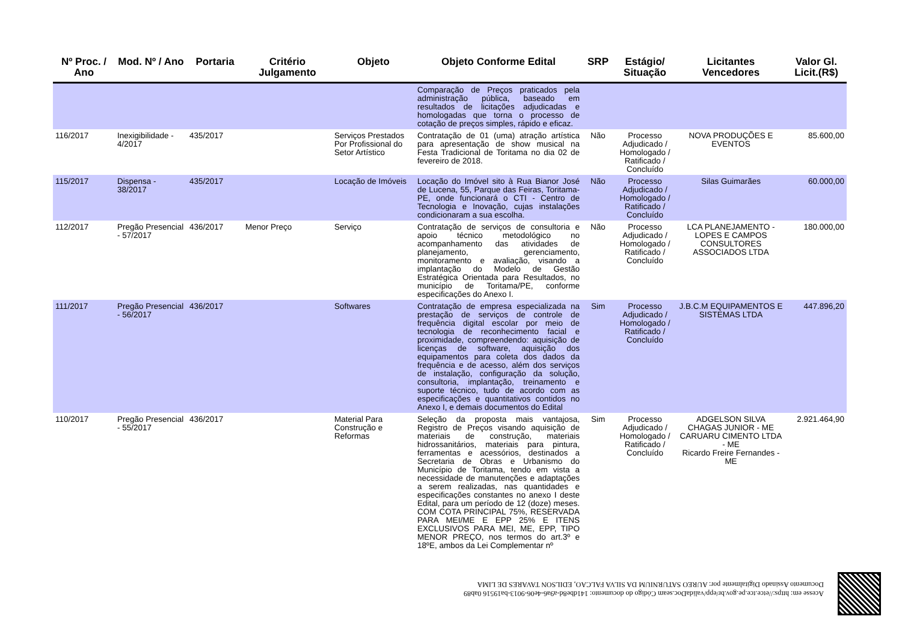| Nº Proc. / Ano | Mod. Nº / Ano | Portaria | Critério Julgamento | Objeto | Objeto Conforme Edital | SRP | Estágio/ Situação | Licitantes Vencedores | Valor Gl. Licit.(R$) |
| --- | --- | --- | --- | --- | --- | --- | --- | --- | --- |
| | | | | | Comparação de Preços praticados pela administração pública, baseado em resultados de licitações adjudicadas e homologadas que torna o processo de cotação de preços simples, rápido e eficaz. | | | | |
| 116/2017 | Inexigibilidade - 4/2017 | 435/2017 | | Serviços Prestados Por Profissional do Setor Artístico | Contratação de 01 (uma) atração artística para apresentação de show musical na Festa Tradicional de Toritama no dia 02 de fevereiro de 2018. | Não | Processo Adjudicado / Homologado / Ratificado / Concluído | NOVA PRODUÇÕES E EVENTOS | 85.600,00 |
| 115/2017 | Dispensa - 38/2017 | 435/2017 | | Locação de Imóveis | Locação do Imóvel sito à Rua Bianor José de Lucena, 55, Parque das Feiras, Toritama-PE, onde funcionará o CTI - Centro de Tecnologia e Inovação, cujas instalações condicionaram a sua escolha. | Não | Processo Adjudicado / Homologado / Ratificado / Concluído | Silas Guimarães | 60.000,00 |
| 112/2017 | Pregão Presencial - 57/2017 | 436/2017 | Menor Preço | Serviço | Contratação de serviços de consultoria e apoio técnico metodológico no acompanhamento das atividades de planejamento, gerenciamento, monitoramento e avaliação, visando a implantação do Modelo de Gestão Estratégica Orientada para Resultados, no município de Toritama/PE, conforme especificações do Anexo I. | Não | Processo Adjudicado / Homologado / Ratificado / Concluído | LCA PLANEJAMENTO - LOPES E CAMPOS CONSULTORES ASSOCIADOS LTDA | 180.000,00 |
| 111/2017 | Pregão Presencial - 56/2017 | 436/2017 | | Softwares | Contratação de empresa especializada na prestação de serviços de controle de frequência digital escolar por meio de tecnologia de reconhecimento facial e proximidade, compreendendo: aquisição de licenças de software, aquisição dos equipamentos para coleta dos dados da frequência e de acesso, além dos serviços de instalação, configuração da solução, consultoria, implantação, treinamento e suporte técnico, tudo de acordo com as especificações e quantitativos contidos no Anexo I, e demais documentos do Edital | Sim | Processo Adjudicado / Homologado / Ratificado / Concluído | J.B.C.M EQUIPAMENTOS E SISTEMAS LTDA | 447.896,20 |
| 110/2017 | Pregão Presencial - 55/2017 | 436/2017 | | Material Para Construção e Reformas | Seleção da proposta mais vantajosa, Registro de Preços visando aquisição de materiais de construção, materiais hidrossanitários, materiais para pintura, ferramentas e acessórios, destinados a Secretaria de Obras e Urbanismo do Município de Toritama, tendo em vista a necessidade de manutenções e adaptações a serem realizadas, nas quantidades e especificações constantes no anexo I deste Edital, para um período de 12 (doze) meses. COM COTA PRINCIPAL 75%, RESERVADA PARA MEI/ME E EPP 25% E ITENS EXCLUSIVOS PARA MEI, ME, EPP, TIPO MENOR PREÇO, nos termos do art.3º e 18ºE, ambos da Lei Complementar nº | Sim | Processo Adjudicado / Homologado / Ratificado / Concluído | ADGELSON SILVA CHAGAS JUNIOR - ME CARUARU CIMENTO LTDA - ME Ricardo Freire Fernandes - ME | 2.921.464,90 |
Acesse em: https://etce.tce.pe.gov.br/epp/validaDoc.seam Código do documento: 141dbe8d-a9a6-4e06-9013-ba19516 0ab89
Documento Assinado Digitalmente por: AUREO SATURNIUM DA SILVA FALCAO, EDILSON TAVARES DE LIMA